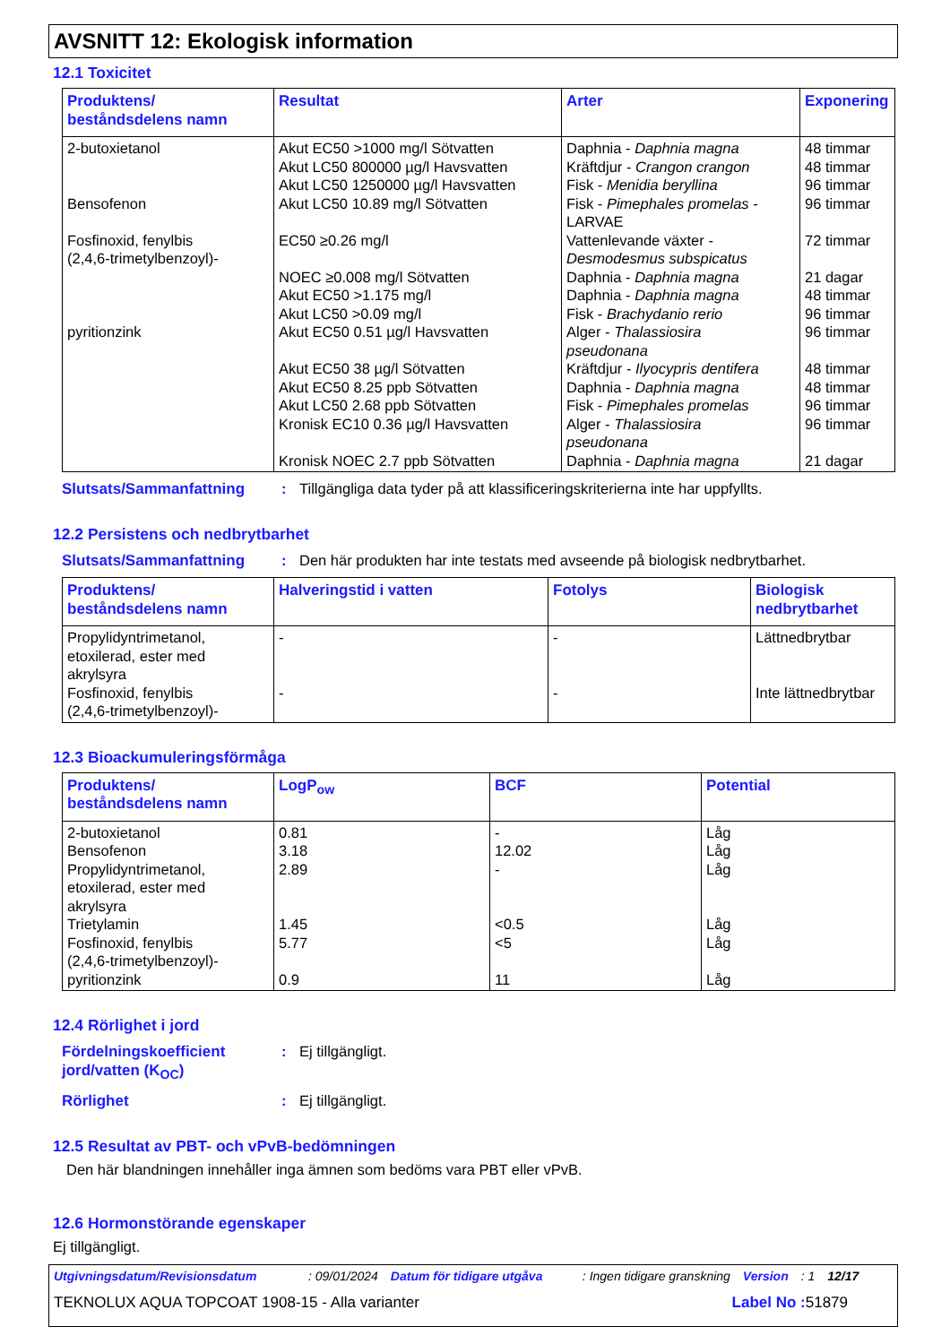AVSNITT 12: Ekologisk information
12.1 Toxicitet
| Produktens/ beståndsdelens namn | Resultat | Arter | Exponering |
| --- | --- | --- | --- |
| 2-butoxietanol Bensofenon Fosfinoxid, fenylbis (2,4,6-trimetylbenzoyl)- pyritionzink | Akut EC50 >1000 mg/l Sötvatten Akut LC50 800000 µg/l Havsvatten Akut LC50 1250000 µg/l Havsvatten Akut LC50 10.89 mg/l Sötvatten EC50 ≥0.26 mg/l NOEC ≥0.008 mg/l Sötvatten Akut EC50 >1.175 mg/l Akut LC50 >0.09 mg/l Akut EC50 0.51 µg/l Havsvatten Akut EC50 38 µg/l Sötvatten Akut EC50 8.25 ppb Sötvatten Akut LC50 2.68 ppb Sötvatten Kronisk EC10 0.36 µg/l Havsvatten Kronisk NOEC 2.7 ppb Sötvatten | Daphnia - Daphnia magna Kräftdjur - Crangon crangon Fisk - Menidia beryllina Fisk - Pimephales promelas - LARVAE Vattenlevande växter - Desmodesmus subspicatus Daphnia - Daphnia magna Daphnia - Daphnia magna Fisk - Brachydanio rerio Alger - Thalassiosira pseudonana Kräftdjur - Ilyocypris dentifera Daphnia - Daphnia magna Fisk - Pimephales promelas Alger - Thalassiosira pseudonana Daphnia - Daphnia magna | 48 timmar 48 timmar 96 timmar 96 timmar 72 timmar 21 dagar 48 timmar 96 timmar 96 timmar 48 timmar 48 timmar 96 timmar 96 timmar 21 dagar |
Slutsats/Sammanfattning : Tillgängliga data tyder på att klassificeringskriterierna inte har uppfyllts.
12.2 Persistens och nedbrytbarhet
Slutsats/Sammanfattning : Den här produkten har inte testats med avseende på biologisk nedbrytbarhet.
| Produktens/ beståndsdelens namn | Halveringstid i vatten | Fotolys | Biologisk nedbrytbarhet |
| --- | --- | --- | --- |
| Propylidyntrimetanol, etoxilerad, ester med akrylsyra Fosfinoxid, fenylbis (2,4,6-trimetylbenzoyl)- | - - | - - | Lättnedbrytbar Inte lättnedbrytbar |
12.3 Bioackumuleringsförmåga
| Produktens/ beståndsdelens namn | LogP<sub>ow</sub> | BCF | Potential |
| --- | --- | --- | --- |
| 2-butoxietanol Bensofenon Propylidyntrimetanol, etoxilerad, ester med akrylsyra Trietylamin Fosfinoxid, fenylbis (2,4,6-trimetylbenzoyl)- pyritionzink | 0.81 3.18 2.89 1.45 5.77 0.9 | - 12.02 - <0.5 <5 11 | Låg Låg Låg Låg Låg Låg |
12.4 Rörlighet i jord
Fördelningskoefficient
jord/vatten (K<sub>OC</sub>)
: Ej tillgängligt.
Rörlighet : Ej tillgängligt.
12.5 Resultat av PBT- och vPvB-bedömningen
Den här blandningen innehåller inga ämnen som bedöms vara PBT eller vPvB.
12.6 Hormonstörande egenskaper
Ej tillgängligt.
Utgivningsdatum/Revisionsdatum: 09/01/2024 Datum för tidigare utgåva: Ingen tidigare granskning Version: 1 12/17
TEKNOLUX AQUA TOPCOAT 1908-15 - Alla varianter Label No : 51879